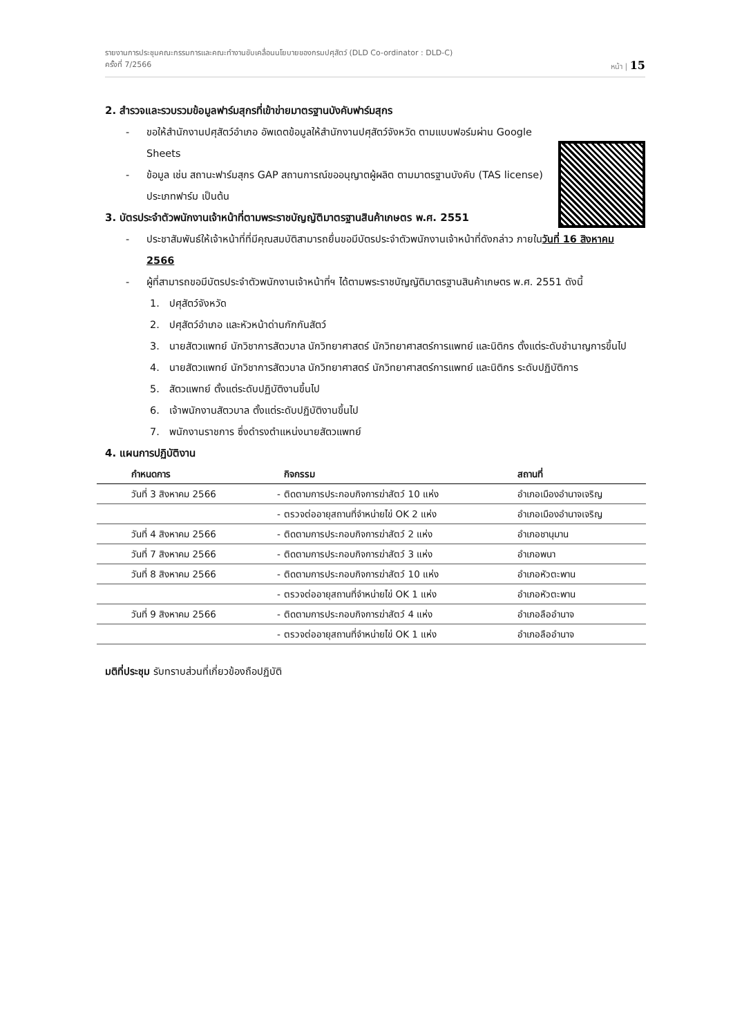รายงานการประชุมคณะกรรมการและคณะทำงานขับเคลื่อนนโยบายของกรมปศุสัตว์ (DLD Co-ordinator : DLD-C)
ครั้งที่ 7/2566 หน้า | 15
2. สำรวจและรวบรวมข้อมูลฟาร์มสุกรที่เข้าข่ายมาตรฐานบังคับฟาร์มสุกร
- ขอให้สำนักงานปศุสัตว์อำเภอ อัพเดตข้อมูลให้สำนักงานปศุสัตว์จังหวัด ตามแบบฟอร์มผ่าน Google Sheets
- ข้อมูล เช่น สถานะฟาร์มสุกร GAP สถานการณ์ขออนุญาตผู้ผลิต ตามมาตรฐานบังคับ (TAS license) ประเภทฟาร์ม เป็นต้น
3. บัตรประจำตัวพนักงานเจ้าหน้าที่ตามพระราชบัญญัติมาตรฐานสินค้าเกษตร พ.ศ. 2551
- ประชาสัมพันธ์ให้เจ้าหน้าที่ที่มีคุณสมบัติสามารถยื่นขอมีบัตรประจำตัวพนักงานเจ้าหน้าที่ดังกล่าว ภายในวันที่ 16 สิงหาคม 2566
- ผู้ที่สามารถขอมีบัตรประจำตัวพนักงานเจ้าหน้าที่ฯ ได้ตามพระราชบัญญัติมาตรฐานสินค้าเกษตร พ.ศ. 2551 ดังนี้
1. ปศุสัตว์จังหวัด
2. ปศุสัตว์อำเภอ และหัวหน้าด่านกักกันสัตว์
3. นายสัตวแพทย์ นักวิชาการสัตวบาล นักวิทยาศาสตร์ นักวิทยาศาสตร์การแพทย์ และนิติกร ตั้งแต่ระดับชำนาญการขึ้นไป
4. นายสัตวแพทย์ นักวิชาการสัตวบาล นักวิทยาศาสตร์ นักวิทยาศาสตร์การแพทย์ และนิติกร ระดับปฏิบัติการ
5. สัตวแพทย์ ตั้งแต่ระดับปฏิบัติงานขึ้นไป
6. เจ้าพนักงานสัตวบาล ตั้งแต่ระดับปฏิบัติงานขึ้นไป
7. พนักงานราชการ ซึ่งดำรงตำแหน่งนายสัตวแพทย์
4. แผนการปฏิบัติงาน
| กำหนดการ | | กิจกรรม | สถานที่ |
| --- | --- | --- | --- |
| วันที่ 3 สิงหาคม 2566 | - | ติดตามการประกอบกิจการฆ่าสัตว์ 10 แห่ง | อำเภอเมืองอำนาจเจริญ |
| | - | ตรวจต่ออายุสถานที่จำหน่ายไข่ OK 2 แห่ง | อำเภอเมืองอำนาจเจริญ |
| วันที่ 4 สิงหาคม 2566 | - | ติดตามการประกอบกิจการฆ่าสัตว์ 2 แห่ง | อำเภอชานุมาน |
| วันที่ 7 สิงหาคม 2566 | - | ติดตามการประกอบกิจการฆ่าสัตว์ 3 แห่ง | อำเภอพนา |
| วันที่ 8 สิงหาคม 2566 | - | ติดตามการประกอบกิจการฆ่าสัตว์ 10 แห่ง | อำเภอหัวตะพาน |
| | - | ตรวจต่ออายุสถานที่จำหน่ายไข่ OK 1 แห่ง | อำเภอหัวตะพาน |
| วันที่ 9 สิงหาคม 2566 | - | ติดตามการประกอบกิจการฆ่าสัตว์ 4 แห่ง | อำเภอลืออำนาจ |
| | - | ตรวจต่ออายุสถานที่จำหน่ายไข่ OK 1 แห่ง | อำเภอลืออำนาจ |
มติที่ประชุม รับทราบส่วนที่เกี่ยวข้องถือปฏิบัติ